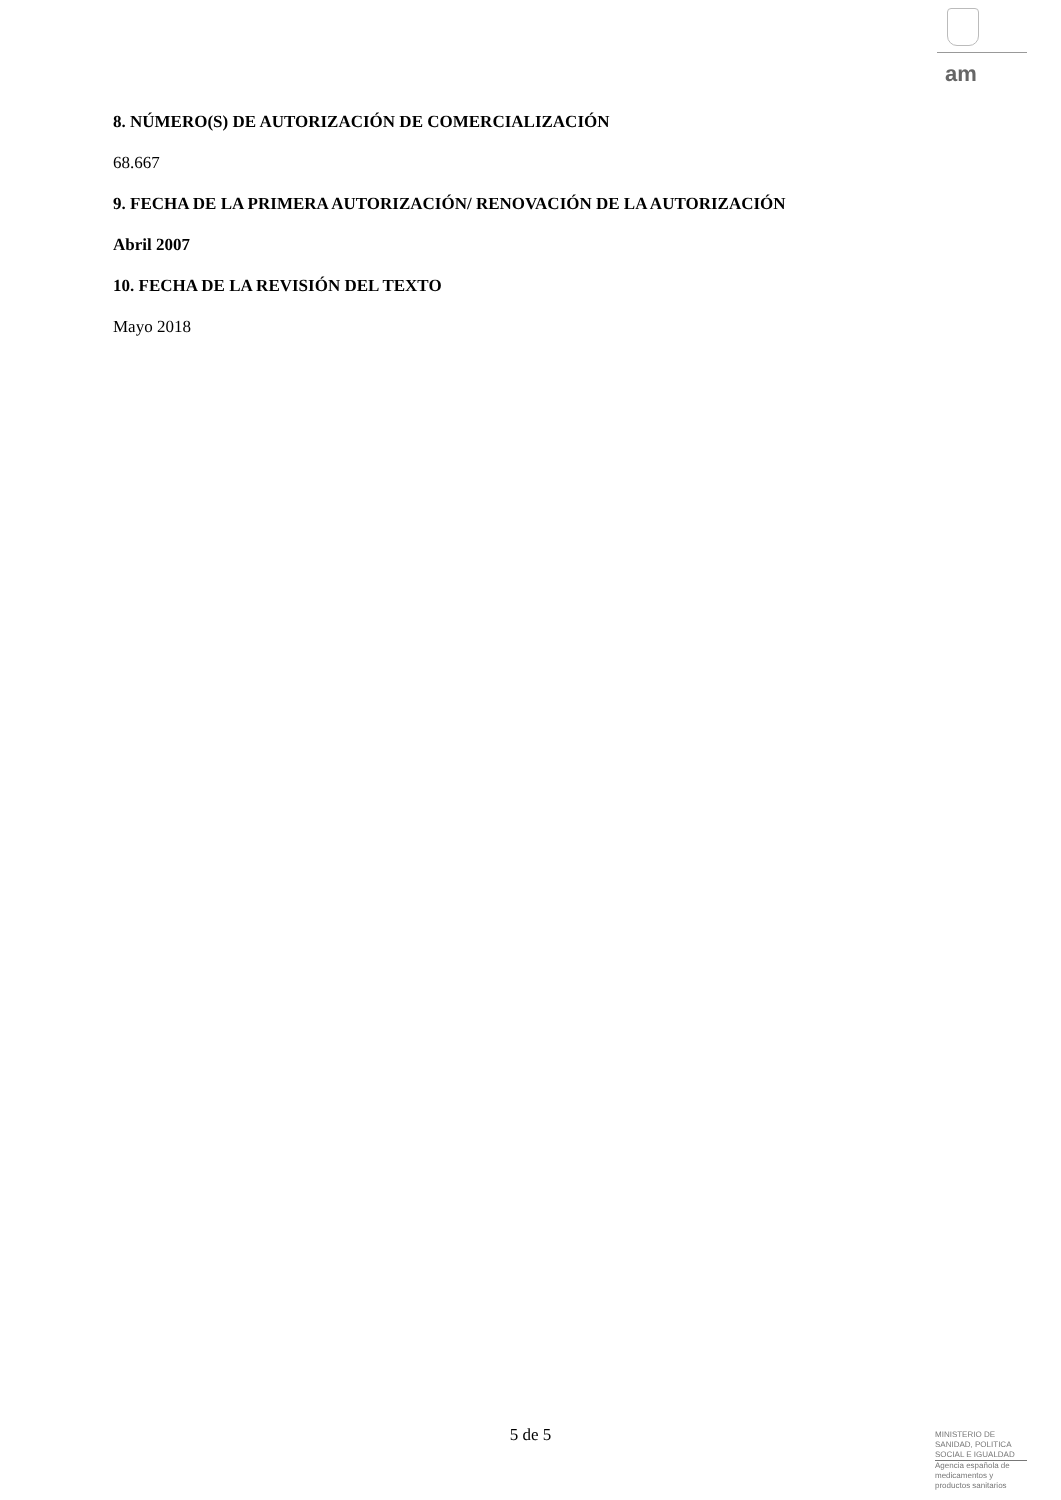am
8. NÚMERO(S) DE AUTORIZACIÓN DE COMERCIALIZACIÓN
68.667
9. FECHA DE LA PRIMERA AUTORIZACIÓN/ RENOVACIÓN DE LA AUTORIZACIÓN
Abril 2007
10. FECHA DE LA REVISIÓN DEL TEXTO
Mayo 2018
5 de 5
MINISTERIO DE
SANIDAD, POLITICA
SOCIAL E IGUALDAD
Agencia española de
medicamentos y
productos sanitarios